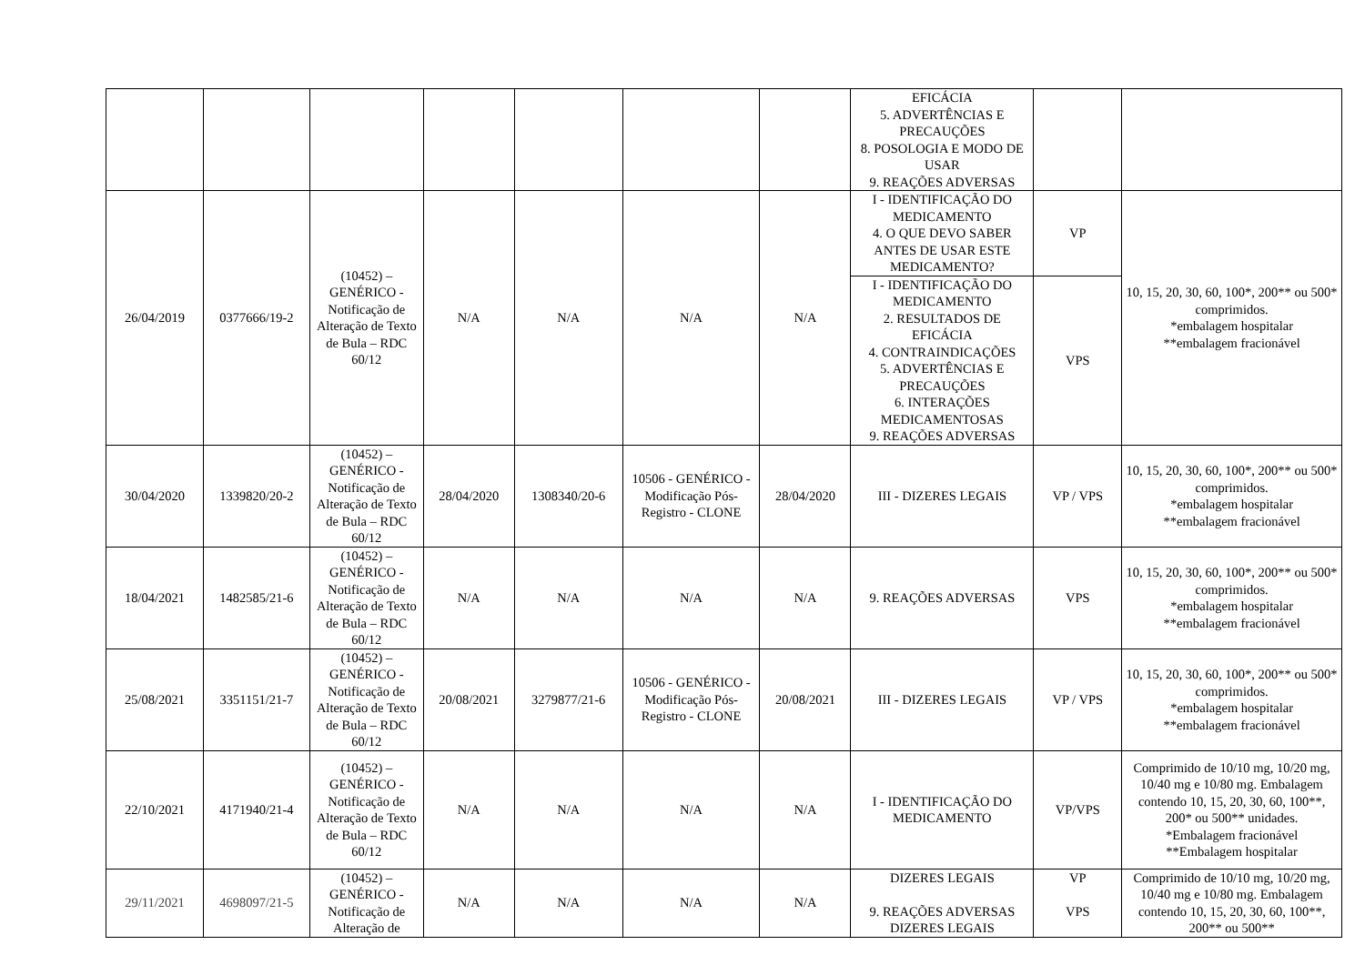| | | | | | | | EFICÁCIA 5. ADVERTÊNCIAS E PRECAUÇÕES 8. POSOLOGIA E MODO DE USAR 9. REAÇÕES ADVERSAS | | |
| 26/04/2019 | 0377666/19-2 | (10452) – GENÉRICO - Notificação de Alteração de Texto de Bula – RDC 60/12 | N/A | N/A | N/A | N/A | I - IDENTIFICAÇÃO DO MEDICAMENTO 4. O QUE DEVO SABER ANTES DE USAR ESTE MEDICAMENTO? | VP | 10, 15, 20, 30, 60, 100*, 200** ou 500* comprimidos. *embalagem hospitalar **embalagem fracionável |
| | | | | | | | I - IDENTIFICAÇÃO DO MEDICAMENTO 2. RESULTADOS DE EFICÁCIA 4. CONTRAINDICAÇÕES 5. ADVERTÊNCIAS E PRECAUÇÕES 6. INTERAÇÕES MEDICAMENTOSAS 9. REAÇÕES ADVERSAS | VPS | |
| 30/04/2020 | 1339820/20-2 | (10452) – GENÉRICO - Notificação de Alteração de Texto de Bula – RDC 60/12 | 28/04/2020 | 1308340/20-6 | 10506 - GENÉRICO - Modificação Pós-Registro - CLONE | 28/04/2020 | III - DIZERES LEGAIS | VP / VPS | 10, 15, 20, 30, 60, 100*, 200** ou 500* comprimidos. *embalagem hospitalar **embalagem fracionável |
| 18/04/2021 | 1482585/21-6 | (10452) – GENÉRICO - Notificação de Alteração de Texto de Bula – RDC 60/12 | N/A | N/A | N/A | N/A | 9. REAÇÕES ADVERSAS | VPS | 10, 15, 20, 30, 60, 100*, 200** ou 500* comprimidos. *embalagem hospitalar **embalagem fracionável |
| 25/08/2021 | 3351151/21-7 | (10452) – GENÉRICO - Notificação de Alteração de Texto de Bula – RDC 60/12 | 20/08/2021 | 3279877/21-6 | 10506 - GENÉRICO - Modificação Pós-Registro - CLONE | 20/08/2021 | III - DIZERES LEGAIS | VP / VPS | 10, 15, 20, 30, 60, 100*, 200** ou 500* comprimidos. *embalagem hospitalar **embalagem fracionável |
| 22/10/2021 | 4171940/21-4 | (10452) – GENÉRICO - Notificação de Alteração de Texto de Bula – RDC 60/12 | N/A | N/A | N/A | N/A | I - IDENTIFICAÇÃO DO MEDICAMENTO | VP/VPS | Comprimido de 10/10 mg, 10/20 mg, 10/40 mg e 10/80 mg. Embalagem contendo 10, 15, 20, 30, 60, 100**, 200* ou 500** unidades. *Embalagem fracionável **Embalagem hospitalar |
| 29/11/2021 | 4698097/21-5 | (10452) – GENÉRICO - Notificação de Alteração de | N/A | N/A | N/A | N/A | DIZERES LEGAIS 9. REAÇÕES ADVERSAS DIZERES LEGAIS | VP VPS | Comprimido de 10/10 mg, 10/20 mg, 10/40 mg e 10/80 mg. Embalagem contendo 10, 15, 20, 30, 60, 100**, 200** ou 500** |